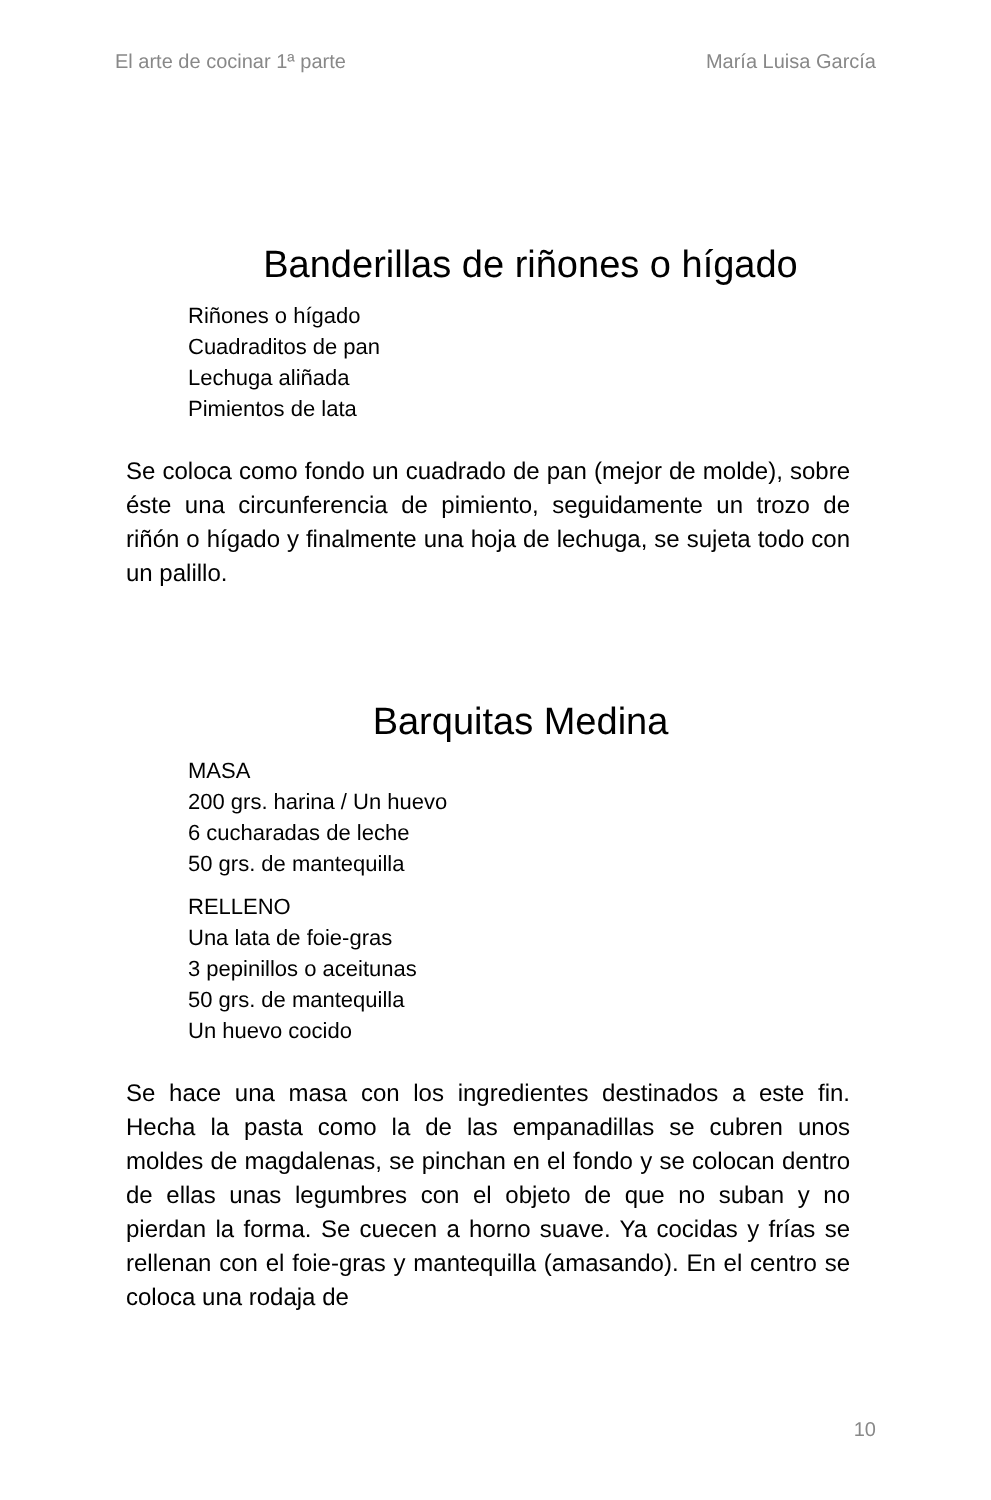El arte de cocinar 1ª parte María Luisa García
Banderillas de riñones o hígado
Riñones o hígado
Cuadraditos de pan
Lechuga aliñada
Pimientos de lata
Se coloca como fondo un cuadrado de pan (mejor de molde), sobre éste una circunferencia de pimiento, seguidamente un trozo de riñón o hígado y finalmente una hoja de lechuga, se sujeta todo con un palillo.
Barquitas Medina
MASA
200 grs. harina / Un huevo
6 cucharadas de leche
50 grs. de mantequilla
RELLENO
Una lata de foie-gras
3 pepinillos o aceitunas
50 grs. de mantequilla
Un huevo cocido
Se hace una masa con los ingredientes destinados a este fin. Hecha la pasta como la de las empanadillas se cubren unos moldes de magdalenas, se pinchan en el fondo y se colocan dentro de ellas unas legumbres con el objeto de que no suban y no pierdan la forma. Se cuecen a horno suave. Ya cocidas y frías se rellenan con el foie-gras y mantequilla (amasando). En el centro se coloca una rodaja de
10